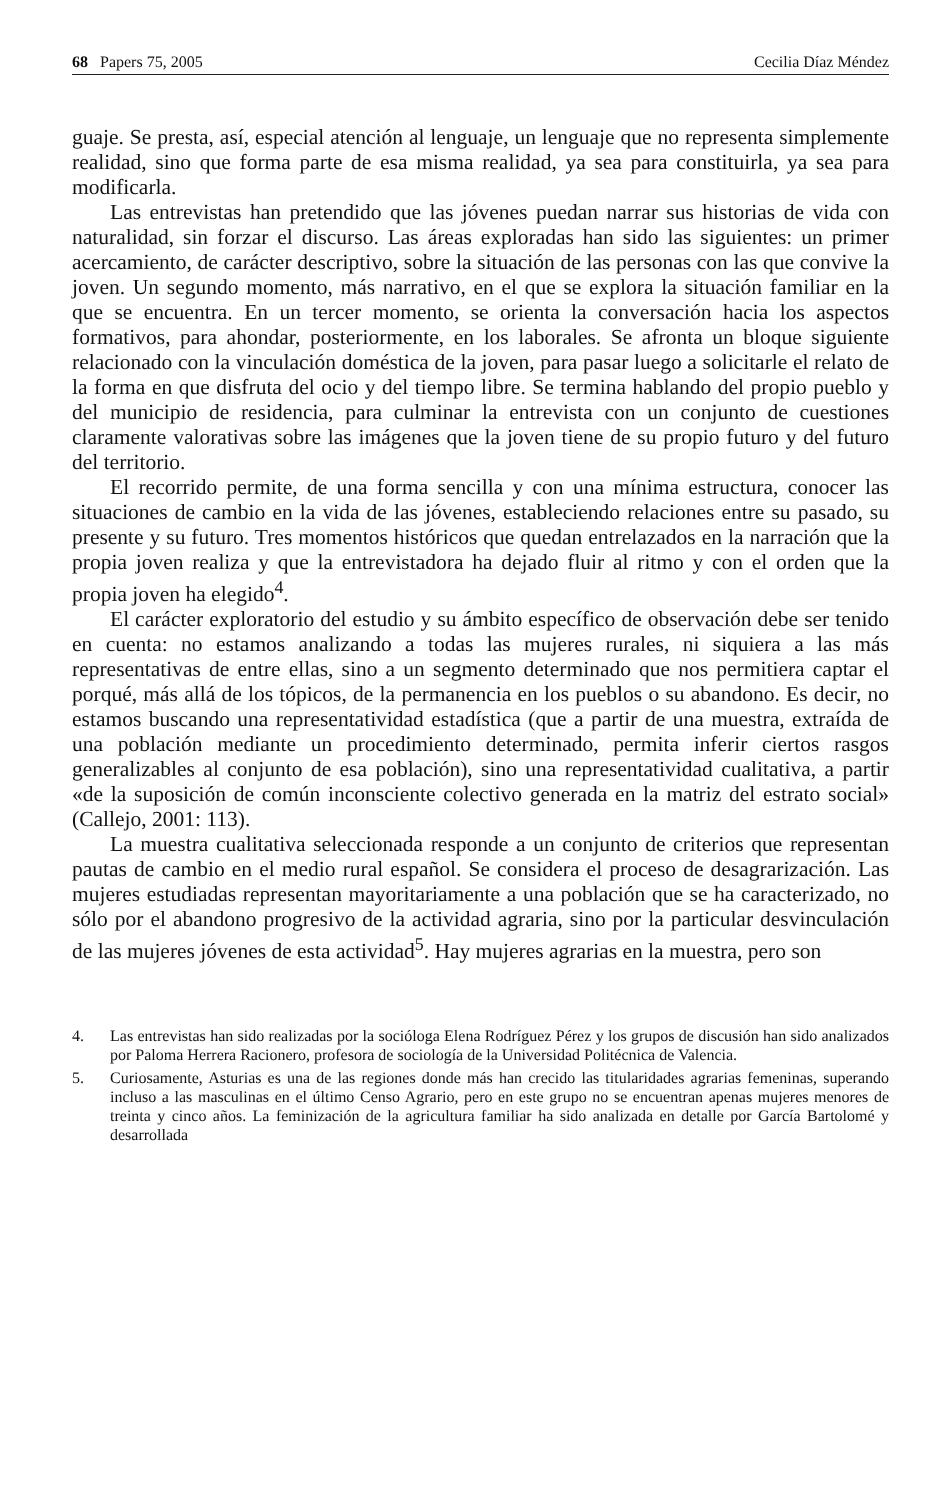68 Papers 75, 2005 Cecilia Díaz Méndez
guaje. Se presta, así, especial atención al lenguaje, un lenguaje que no representa simplemente realidad, sino que forma parte de esa misma realidad, ya sea para constituirla, ya sea para modificarla.
Las entrevistas han pretendido que las jóvenes puedan narrar sus historias de vida con naturalidad, sin forzar el discurso. Las áreas exploradas han sido las siguientes: un primer acercamiento, de carácter descriptivo, sobre la situación de las personas con las que convive la joven. Un segundo momento, más narrativo, en el que se explora la situación familiar en la que se encuentra. En un tercer momento, se orienta la conversación hacia los aspectos formativos, para ahondar, posteriormente, en los laborales. Se afronta un bloque siguiente relacionado con la vinculación doméstica de la joven, para pasar luego a solicitarle el relato de la forma en que disfruta del ocio y del tiempo libre. Se termina hablando del propio pueblo y del municipio de residencia, para culminar la entrevista con un conjunto de cuestiones claramente valorativas sobre las imágenes que la joven tiene de su propio futuro y del futuro del territorio.
El recorrido permite, de una forma sencilla y con una mínima estructura, conocer las situaciones de cambio en la vida de las jóvenes, estableciendo relaciones entre su pasado, su presente y su futuro. Tres momentos históricos que quedan entrelazados en la narración que la propia joven realiza y que la entrevistadora ha dejado fluir al ritmo y con el orden que la propia joven ha elegido<sup>4</sup>.
El carácter exploratorio del estudio y su ámbito específico de observación debe ser tenido en cuenta: no estamos analizando a todas las mujeres rurales, ni siquiera a las más representativas de entre ellas, sino a un segmento determinado que nos permitiera captar el porqué, más allá de los tópicos, de la permanencia en los pueblos o su abandono. Es decir, no estamos buscando una representatividad estadística (que a partir de una muestra, extraída de una población mediante un procedimiento determinado, permita inferir ciertos rasgos generalizables al conjunto de esa población), sino una representatividad cualitativa, a partir «de la suposición de común inconsciente colectivo generada en la matriz del estrato social» (Callejo, 2001: 113).
La muestra cualitativa seleccionada responde a un conjunto de criterios que representan pautas de cambio en el medio rural español. Se considera el proceso de desagrarización. Las mujeres estudiadas representan mayoritariamente a una población que se ha caracterizado, no sólo por el abandono progresivo de la actividad agraria, sino por la particular desvinculación de las mujeres jóvenes de esta actividad<sup>5</sup>. Hay mujeres agrarias en la muestra, pero son
4. Las entrevistas han sido realizadas por la socióloga Elena Rodríguez Pérez y los grupos de discusión han sido analizados por Paloma Herrera Racionero, profesora de sociología de la Universidad Politécnica de Valencia.
5. Curiosamente, Asturias es una de las regiones donde más han crecido las titularidades agrarias femeninas, superando incluso a las masculinas en el último Censo Agrario, pero en este grupo no se encuentran apenas mujeres menores de treinta y cinco años. La feminización de la agricultura familiar ha sido analizada en detalle por García Bartolomé y desarrollada